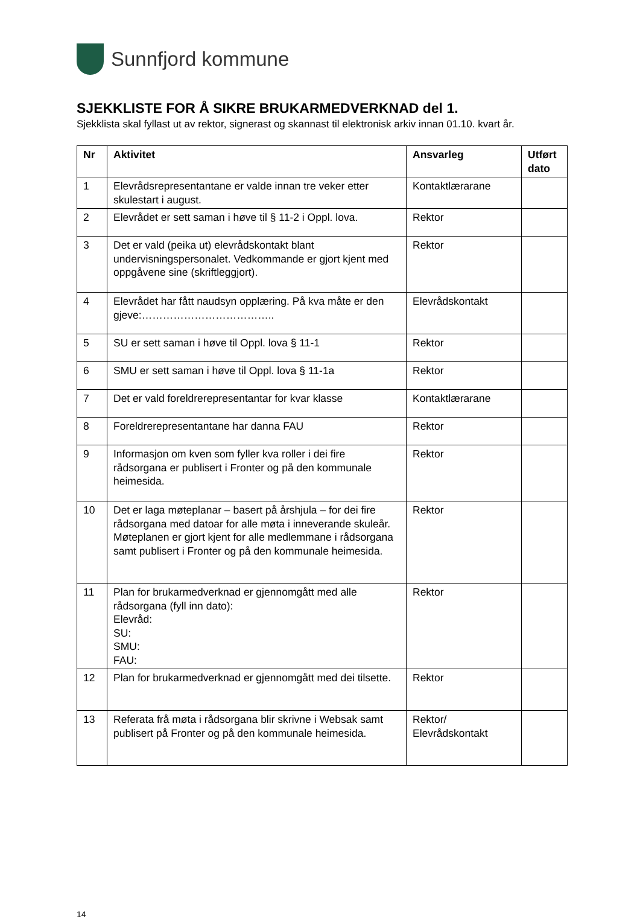Sunnfjord kommune
SJEKKLISTE FOR Å SIKRE BRUKARMEDVERKNAD del 1.
Sjekklista skal fyllast ut av rektor, signerast og skannast til elektronisk arkiv innan 01.10. kvart år.
| Nr | Aktivitet | Ansvarleg | Utført dato |
| --- | --- | --- | --- |
| 1 | Elevrådsrepresentantane er valde innan tre veker etter skulestart i august. | Kontaktlærarane | |
| 2 | Elevrådet er sett saman i høve til § 11-2 i Oppl. lova. | Rektor | |
| 3 | Det er vald (peika ut) elevrådskontakt blant undervisningspersonalet. Vedkommande er gjort kjent med oppgåvene sine (skriftleggjort). | Rektor | |
| 4 | Elevrådet har fått naudsyn opplæring. På kva måte er den gjeve:……………………………….. | Elevrådskontakt | |
| 5 | SU er sett saman i høve til Oppl. lova § 11-1 | Rektor | |
| 6 | SMU er sett saman i høve til Oppl. lova § 11-1a | Rektor | |
| 7 | Det er vald foreldrerepresentantar for kvar klasse | Kontaktlærarane | |
| 8 | Foreldrerepresentantane har danna FAU | Rektor | |
| 9 | Informasjon om kven som fyller kva roller i dei fire rådsorgana er publisert i Fronter og på den kommunale heimesida. | Rektor | |
| 10 | Det er laga møteplanar – basert på årshjula – for dei fire rådsorgana med datoar for alle møta i inneverande skuleår. Møteplanen er gjort kjent for alle medlemmane i rådsorgana samt publisert i Fronter og på den kommunale heimesida. | Rektor | |
| 11 | Plan for brukarmedverknad er gjennomgått med alle rådsorgana (fyll inn dato): Elevråd: SU: SMU: FAU: | Rektor | |
| 12 | Plan for brukarmedverknad er gjennomgått med dei tilsette. | Rektor | |
| 13 | Referata frå møta i rådsorgana blir skrivne i Websak samt publisert på Fronter og på den kommunale heimesida. | Rektor/ Elevrådskontakt | |
14